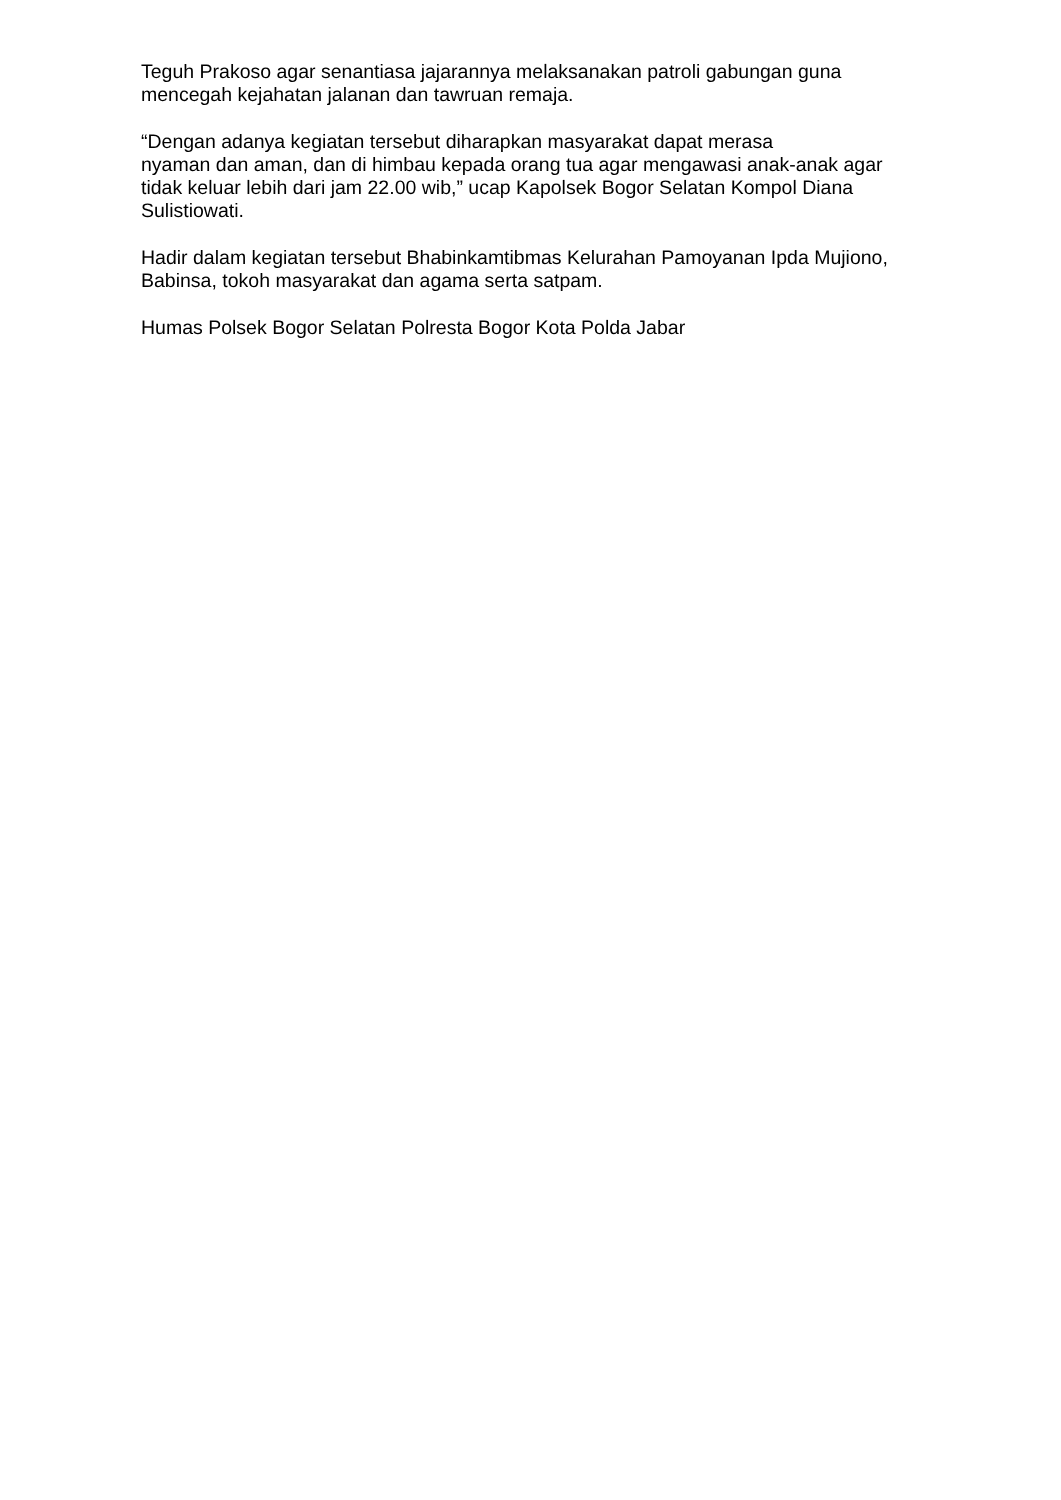Teguh Prakoso agar senantiasa jajarannya melaksanakan patroli gabungan guna mencegah kejahatan jalanan dan tawruan remaja.
“Dengan adanya kegiatan tersebut diharapkan masyarakat dapat merasa
nyaman dan aman, dan di himbau kepada orang tua agar mengawasi anak-anak agar tidak keluar lebih dari jam 22.00 wib,” ucap Kapolsek Bogor Selatan Kompol Diana Sulistiowati.
Hadir dalam kegiatan tersebut Bhabinkamtibmas Kelurahan Pamoyanan Ipda Mujiono, Babinsa, tokoh masyarakat dan agama serta satpam.
Humas Polsek Bogor Selatan Polresta Bogor Kota Polda Jabar